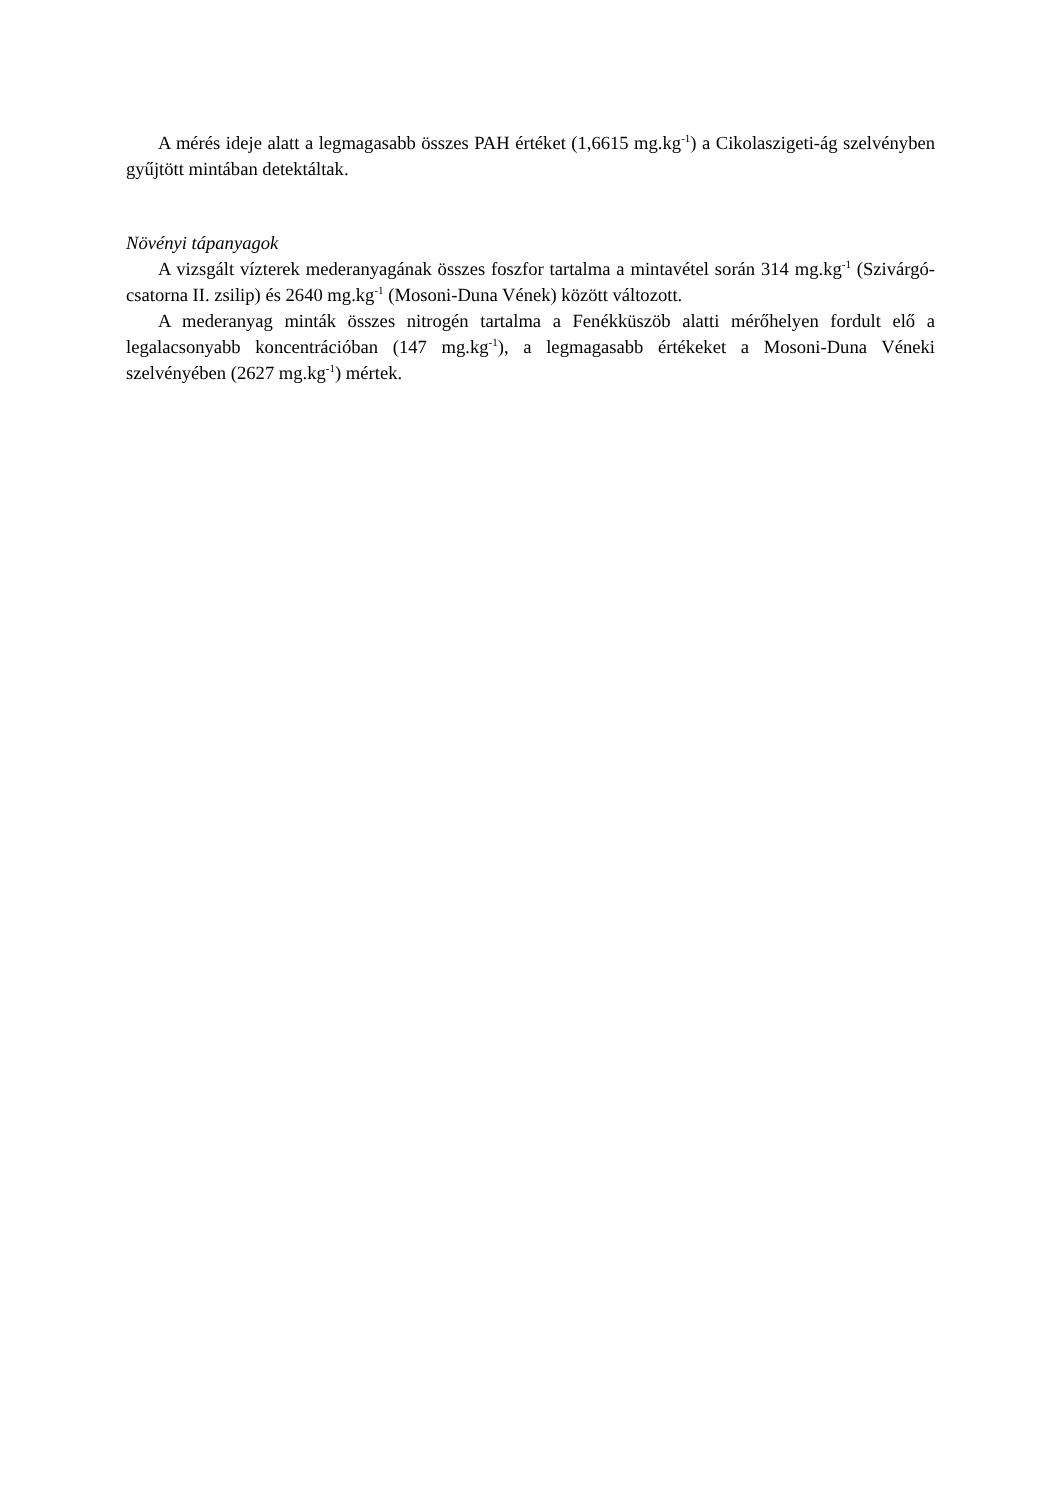A mérés ideje alatt a legmagasabb összes PAH értéket (1,6615 mg.kg<sup>-1</sup>) a Cikolaszigeti-ág szelvényben gyűjtött mintában detektáltak.
Növényi tápanyagok
A vizsgált vízterek mederanyagának összes foszfor tartalma a mintavétel során 314 mg.kg<sup>-1</sup> (Szivárgó-csatorna II. zsilip) és 2640 mg.kg<sup>-1</sup> (Mosoni-Duna Vének) között változott.
A mederanyag minták összes nitrogén tartalma a Fenékküszöb alatti mérőhelyen fordult elő a legalacsonyabb koncentrációban (147 mg.kg<sup>-1</sup>), a legmagasabb értékeket a Mosoni-Duna Véneki szelvényében (2627 mg.kg<sup>-1</sup>) mértek.